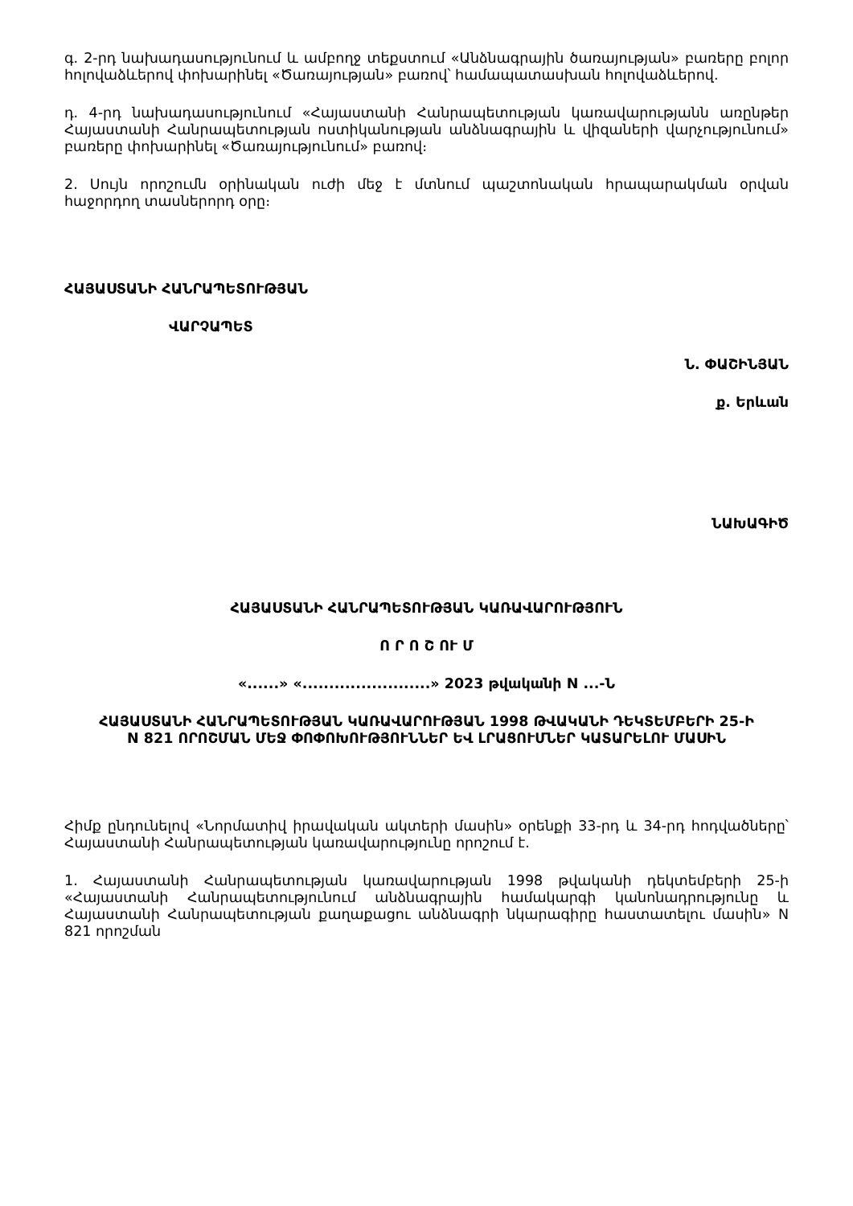գ. 2-րդ նախադասությունում և ամբողջ տեքստում «Անձնագրային ծառայության» բառերը բոլոր հոլովաձևերով փոխարինել «Ծառայության» բառով՝ համապատասխան հոլովաձևերով.
դ. 4-րդ նախադասությունում «Հայաստանի Հանրապետության կառավարությանն առընթեր Հայաստանի Հանրապետության ոստիկանության անձնագրային և վիզաների վարչությունում» բառերը փոխարինել «Ծառայությունում» բառով։
2. Սույն որոշումն օրինական ուժի մեջ է մտնում պաշտոնական հրապարակման օրվան հաջորդող տասներորդ օրը։
ՀԱՅԱՍՏԱՆԻ ՀԱՆՐԱՊԵՏՈՒԹՅԱՆ
ՎԱՐՉԱՊԵՏ
Ն. ՓԱՇԻՆՅԱՆ
ք. Երևան
ՆԱԽԱԳԻԾ
ՀԱՅԱՍՏԱՆԻ ՀԱՆՐԱՊԵՏՈՒԹՅԱՆ ԿԱՌԱՎԱՐՈՒԹՅՈՒՆ
Ո Ր Ո Շ ՈՒ Մ
«......» «........................» 2023 թվականի N ...-Ն
ՀԱՅԱՍՏԱՆԻ ՀԱՆՐԱՊԵՏՈՒԹՅԱՆ ԿԱՌԱՎԱՐՈՒԹՅԱՆ 1998 ԹՎԱԿԱՆԻ ԴԵԿՏԵՄԲԵՐԻ 25-Ի N 821 ՈՐՈՇՄԱՆ ՄԵՋ ՓՈՓՈԽՈՒԹՅՈՒՆՆԵՐ ԵՎ ԼՐԱՑՈՒՄՆԵՐ ԿԱՏԱՐԵԼՈՒ ՄԱՍԻՆ
Հիմք ընդունելով «Նորմատիվ իրավական ակտերի մասին» օրենքի 33-րդ և 34-րդ հոդվածները՝ Հայաստանի Հանրապետության կառավարությունը որոշում է.
1. Հայաստանի Հանրապետության կառավարության 1998 թվականի դեկտեմբերի 25-ի «Հայաստանի Հանրապետությունում անձնագրային համակարգի կանոնադրությունը և Հայաստանի Հանրապետության քաղաքացու անձնագրի նկարագիրը հաստատելու մասին» N 821 որոշման